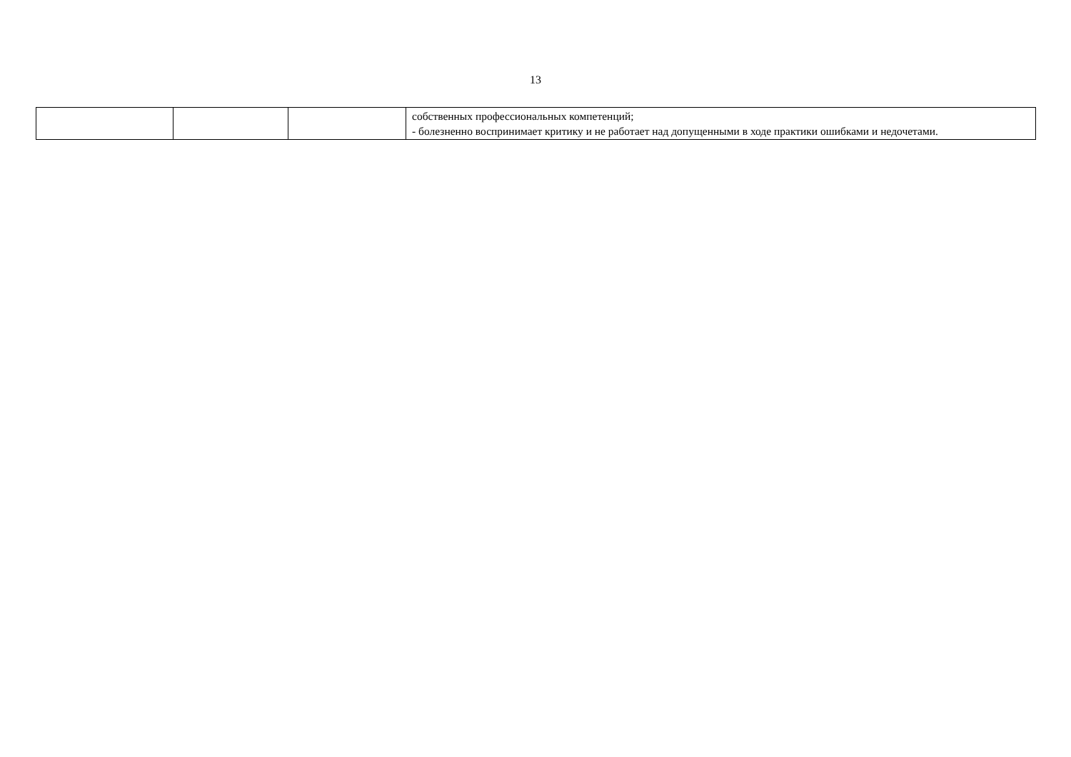13
| | | | собственных профессиональных компетенций; - болезненно воспринимает критику и не работает над допущенными в ходе практики ошибками и недочетами. |